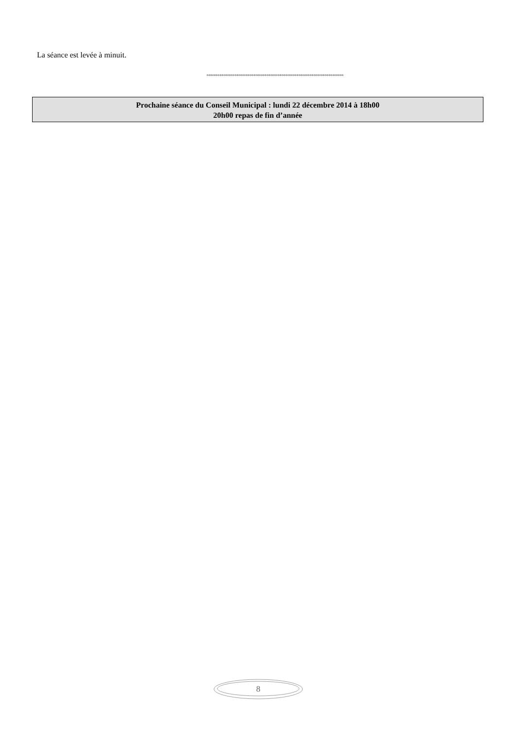La séance est levée à minuit.
°°°°°°°°°°°°°°°°°°°°°°°°°°°°°°°°°°°°°°°°°°°°°°°°°°°°°°°°°°°°°°°°
Prochaine séance du Conseil Municipal : lundi 22 décembre 2014 à 18h00
20h00 repas de fin d’année
8